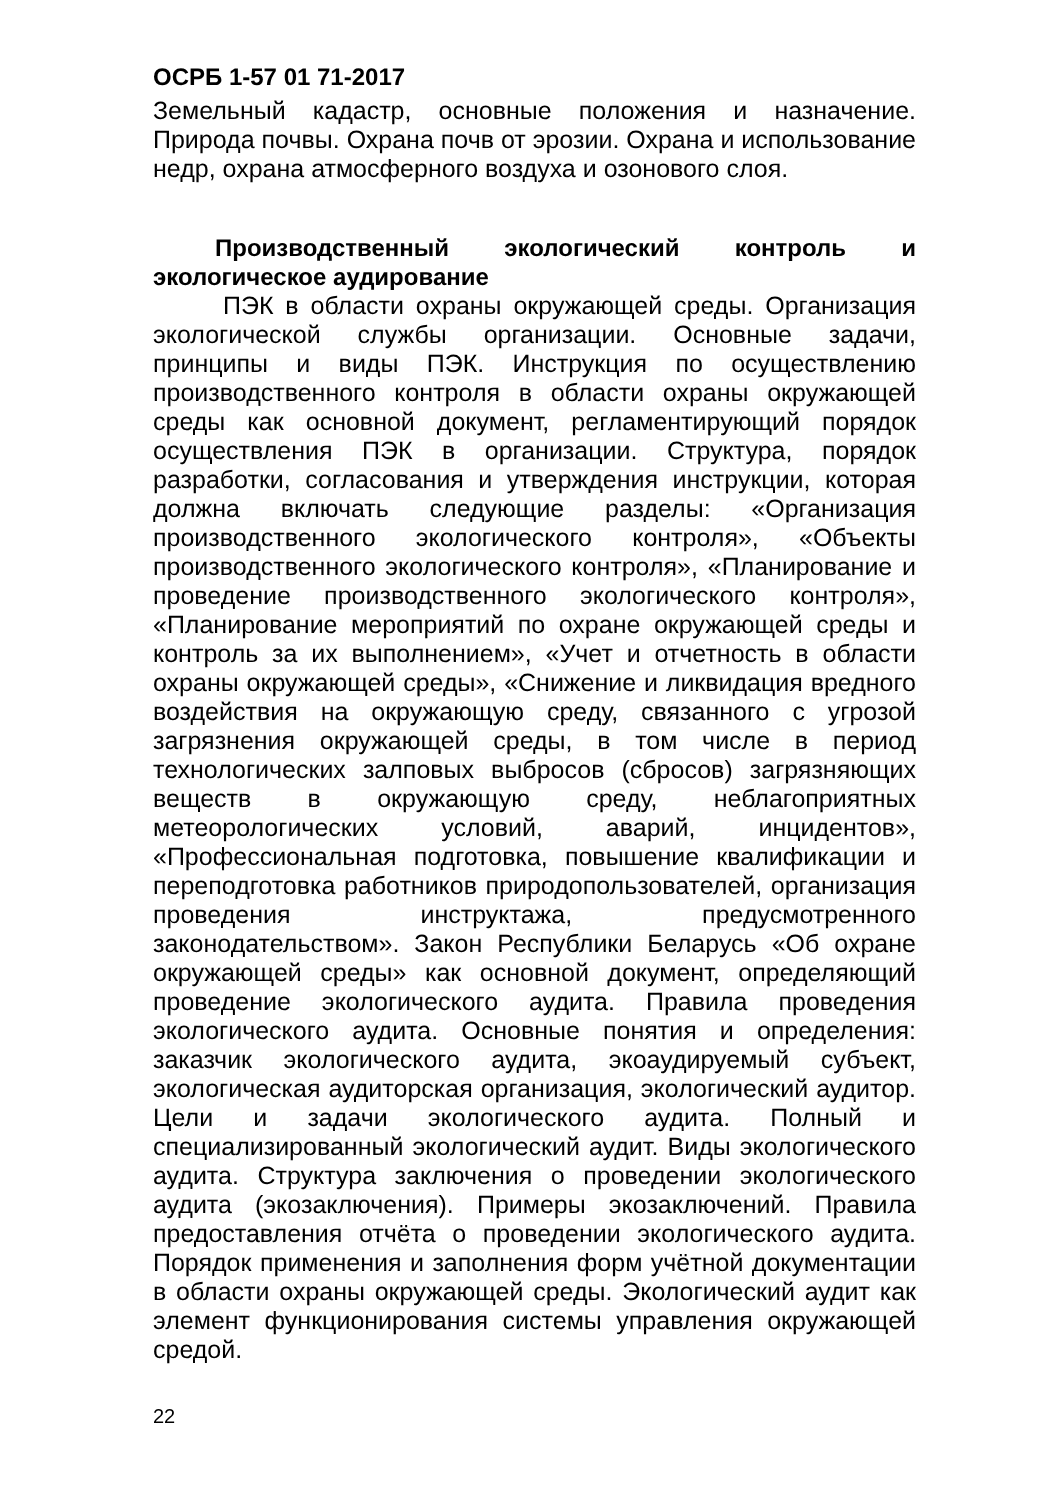ОСРБ 1-57 01 71-2017
Земельный кадастр, основные положения и назначение. Природа почвы. Охрана почв от эрозии. Охрана и использование недр, охрана атмосферного воздуха и озонового слоя.
Производственный экологический контроль и экологическое аудирование
ПЭК в области охраны окружающей среды. Организация экологической службы организации. Основные задачи, принципы и виды ПЭК. Инструкция по осуществлению производственного контроля в области охраны окружающей среды как основной документ, регламентирующий порядок осуществления ПЭК в организации. Структура, порядок разработки, согласования и утверждения инструкции, которая должна включать следующие разделы: «Организация производственного экологического контроля», «Объекты производственного экологического контроля», «Планирование и проведение производственного экологического контроля», «Планирование мероприятий по охране окружающей среды и контроль за их выполнением», «Учет и отчетность в области охраны окружающей среды», «Снижение и ликвидация вредного воздействия на окружающую среду, связанного с угрозой загрязнения окружающей среды, в том числе в период технологических залповых выбросов (сбросов) загрязняющих веществ в окружающую среду, неблагоприятных метеорологических условий, аварий, инцидентов», «Профессиональная подготовка, повышение квалификации и переподготовка работников природопользователей, организация проведения инструктажа, предусмотренного законодательством». Закон Республики Беларусь «Об охране окружающей среды» как основной документ, определяющий проведение экологического аудита. Правила проведения экологического аудита. Основные понятия и определения: заказчик экологического аудита, экоаудируемый субъект, экологическая аудиторская организация, экологический аудитор. Цели и задачи экологического аудита. Полный и специализированный экологический аудит. Виды экологического аудита. Структура заключения о проведении экологического аудита (экозаключения). Примеры экозаключений. Правила предоставления отчёта о проведении экологического аудита. Порядок применения и заполнения форм учётной документации в области охраны окружающей среды. Экологический аудит как элемент функционирования системы управления окружающей средой.
22